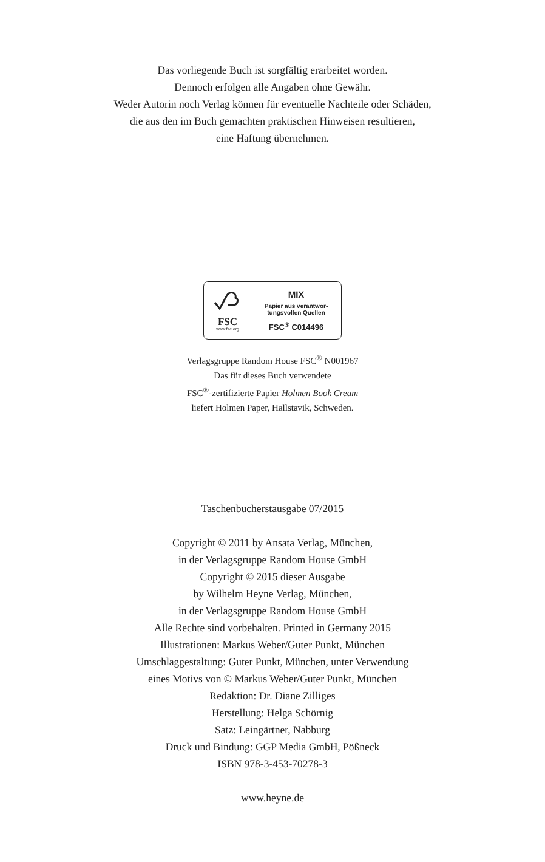Das vorliegende Buch ist sorgfältig erarbeitet worden.
Dennoch erfolgen alle Angaben ohne Gewähr.
Weder Autorin noch Verlag können für eventuelle Nachteile oder Schäden,
die aus den im Buch gemachten praktischen Hinweisen resultieren,
eine Haftung übernehmen.
FSC
www.fsc.org
MIX
Papier aus verantwor-
tungsvollen Quellen
FSC<sup>®</sup> C014496
Verlagsgruppe Random House FSC<sup>®</sup> N001967
Das für dieses Buch verwendete
FSC<sup>®</sup>-zertifizierte Papier Holmen Book Cream
liefert Holmen Paper, Hallstavik, Schweden.
Taschenbucherstausgabe 07/2015
Copyright © 2011 by Ansata Verlag, München,
in der Verlagsgruppe Random House GmbH
Copyright © 2015 dieser Ausgabe
by Wilhelm Heyne Verlag, München,
in der Verlagsgruppe Random House GmbH
Alle Rechte sind vorbehalten. Printed in Germany 2015
Illustrationen: Markus Weber/Guter Punkt, München
Umschlaggestaltung: Guter Punkt, München, unter Verwendung
eines Motivs von © Markus Weber/Guter Punkt, München
Redaktion: Dr. Diane Zilliges
Herstellung: Helga Schörnig
Satz: Leingärtner, Nabburg
Druck und Bindung: GGP Media GmbH, Pößneck
ISBN 978-3-453-70278-3
www.heyne.de